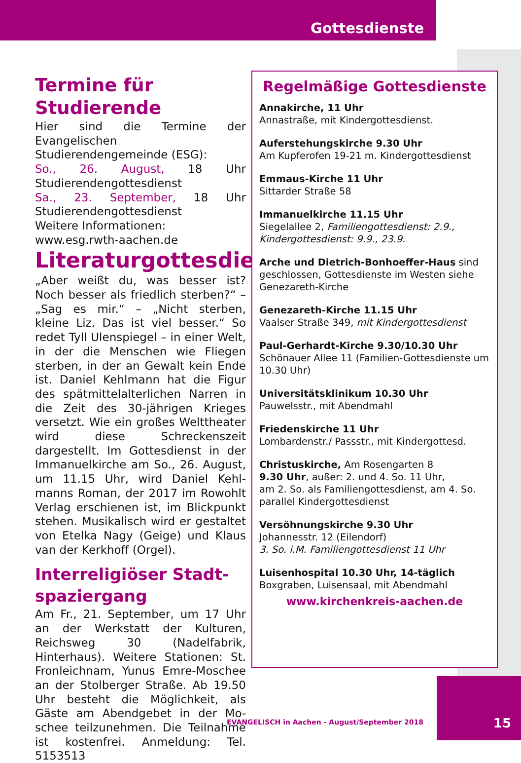Gottesdienste
Termine für Studierende
Hier sind die Termine der Evangelischen Studierendengemeinde (ESG):
So., 26. August, 18 Uhr Studierenden­gottesdienst
Sa., 23. September, 18 Uhr Studieren­dengottesdienst
Weitere Informationen:
www.esg.rwth-aachen.de
Literaturgottesdienst
„Aber weißt du, was besser ist? Noch besser als friedlich sterben?“ – „Sag es mir.“ – „Nicht sterben, kleine Liz. Das ist viel besser.“ So redet Tyll Ulenspiegel – in einer Welt, in der die Menschen wie Fliegen sterben, in der an Gewalt kein Ende ist. Daniel Kehlmann hat die Figur des spätmittelalterlichen Narren in die Zeit des 30-jährigen Krieges versetzt. Wie ein großes Welttheater wird diese Schreckenszeit dargestellt. Im Gottes­dienst in der Immanuelkirche am So., 26. August, um 11.15 Uhr, wird Daniel Kehl­manns Roman, der 2017 im Rowohlt Verlag erschienen ist, im Blickpunkt ste­hen. Musikalisch wird er gestaltet von Etelka Nagy (Geige) und Klaus van der Kerkhoff (Orgel).
Interreligiöser Stadt­spaziergang
Am Fr., 21. September, um 17 Uhr an der Werkstatt der Kulturen, Reichsweg 30 (Nadelfabrik, Hinterhaus). Weitere Stationen: St. Fronleichnam, Yunus Em­re-Moschee an der Stolberger Straße. Ab 19.50 Uhr besteht die Möglichkeit, als Gäste am Abendgebet in der Mo­schee teilzunehmen. Die Teilnahme ist kostenfrei. Anmeldung: Tel. 5153513
Regelmäßige Gottesdienste
Annakirche, 11 Uhr
Annastraße, mit Kindergottesdienst.
Auferstehungskirche 9.30 Uhr
Am Kupferofen 19-21 m. Kindergottesdienst
Emmaus-Kirche 11 Uhr
Sittarder Straße 58
Immanuelkirche 11.15 Uhr
Siegelallee 2, Familiengottesdienst: 2.9., Kinder­gottesdienst: 9.9., 23.9.
Arche und Dietrich-Bonhoeffer-Haus sind geschlossen, Gottesdienste im Westen siehe Genezareth-Kirche
Genezareth-Kirche 11.15 Uhr
Vaalser Straße 349, mit Kindergottesdienst
Paul-Gerhardt-Kirche 9.30/10.30 Uhr
Schönauer Allee 11 (Familien-Gottesdienste um 10.30 Uhr)
Universitätsklinikum 10.30 Uhr
Pauwelsstr., mit Abendmahl
Friedenskirche 11 Uhr
Lombardenstr./ Passstr., mit Kindergottesd.
Christuskirche, Am Rosengarten 8
9.30 Uhr, außer: 2. und 4. So. 11 Uhr,
am 2. So. als Familiengottesdienst, am 4. So. parallel Kindergottesdienst
Versöhnungskirche 9.30 Uhr
Johannesstr. 12 (Eilendorf)
3. So. i.M. Familiengottesdienst 11 Uhr
Luisenhospital 10.30 Uhr, 14-täglich
Boxgraben, Luisensaal, mit Abendmahl
www.kirchenkreis-aachen.de
EVANGELISCH in Aachen - August/September 2018
15